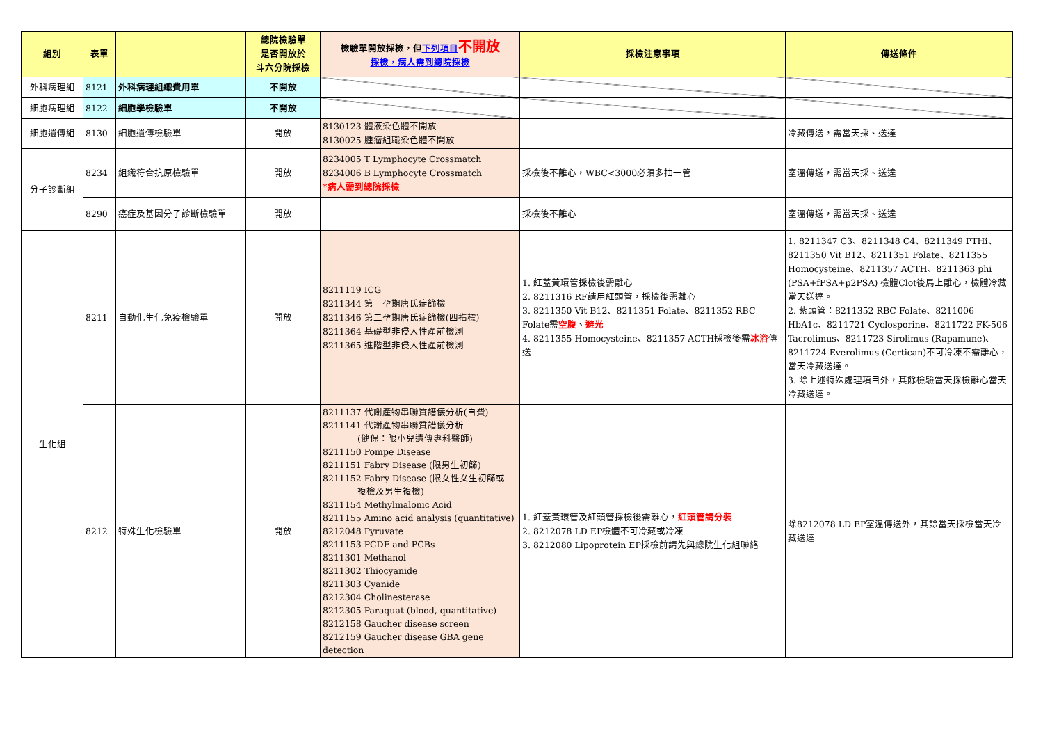| 組別 | 表單 | | 總院檢驗單 是否開放於 斗六分院採檢 | 檢驗單開放採檢，但 下列項目 不開放 採檢，病人需到總院採檢 | 採檢注意事項 | 傳送條件 |
| --- | --- | --- | --- | --- | --- | --- |
| 外科病理組 | 8121 | 外科病理組織費用單 | 不開放 | | | |
| 細胞病理組 | 8122 | 細胞學檢驗單 | 不開放 | | | |
| 細胞遺傳組 | 8130 | 細胞遺傳檢驗單 | 開放 | 8130123 體液染色體不開放 8130025 腫瘤組職染色體不開放 | | 冷藏傳送，需當天採、送達 |
| 分子診斷組 | 8234 | 組織符合抗原檢驗單 | 開放 | 8234005 T Lymphocyte Crossmatch 8234006 B Lymphocyte Crossmatch *病人需到總院採檢 | 採檢後不離心，WBC<3000必須多抽一管 | 室溫傳送，需當天採、送達 |
| | 8290 | 癌症及基因分子診斷檢驗單 | 開放 | | 採檢後不離心 | 室溫傳送，需當天採、送達 |
| 生化組 | 8211 | 自動化生化免疫檢驗單 | 開放 | 8211119 ICG 8211344 第一孕期唐氏症篩檢 8211346 第二孕期唐氏症篩檢(四指標) 8211364 基礎型非侵入性產前檢測 8211365 進階型非侵入性產前檢測 | 1. 紅蓋黃環管採檢後需離心 2. 8211316 RF請用紅頭管，採檢後需離心 3. 8211350 Vit B12、8211351 Folate、8211352 RBC Folate需 空腹 、 避光 4. 8211355 Homocysteine、8211357 ACTH採檢後需 冰浴 傳送 | 1. 8211347 C3、8211348 C4、8211349 PTHi、8211350 Vit B12、8211351 Folate、8211355 Homocysteine、8211357 ACTH、8211363 phi (PSA+fPSA+p2PSA) 檢體Clot後馬上離心，檢體冷藏當天送達。 2. 紫頭管：8211352 RBC Folate、8211006 HbA1c、8211721 Cyclosporine、8211722 FK-506 Tacrolimus、8211723 Sirolimus (Rapamune)、8211724 Everolimus (Certican)不可冷凍不需離心，當天冷藏送達。 3. 除上述特殊處理項目外，其餘檢驗當天採檢離心當天冷藏送達。 |
| | 8212 | 特殊生化檢驗單 | 開放 | 8211137 代謝產物串聯質譜儀分析(自費) 8211141 代謝產物串聯質譜儀分析 (健保：限小兒遺傳專科醫師) 8211150 Pompe Disease 8211151 Fabry Disease (限男生初篩) 8211152 Fabry Disease (限女性女生初篩或 複檢及男生複檢) 8211154 Methylmalonic Acid 8211155 Amino acid analysis (quantitative) 8212048 Pyruvate 8211153 PCDF and PCBs 8211301 Methanol 8211302 Thiocyanide 8211303 Cyanide 8212304 Cholinesterase 8212305 Paraquat (blood, quantitative) 8212158 Gaucher disease screen 8212159 Gaucher disease GBA gene detection | 1. 紅蓋黃環管及紅頭管採檢後需離心， 紅頭管請分裝 2. 8212078 LD EP檢體不可冷藏或冷凍 3. 8212080 Lipoprotein EP採檢前請先與總院生化組聯絡 | 除8212078 LD EP室溫傳送外，其餘當天採檢當天冷藏送達 |